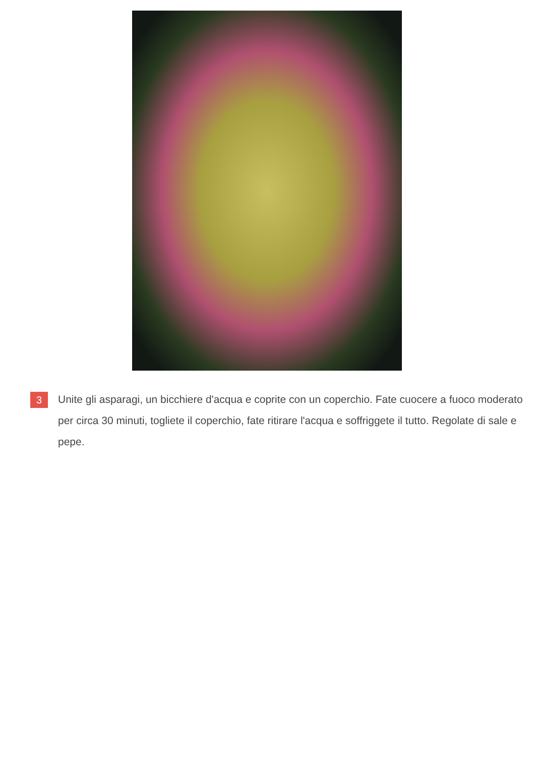3
Unite gli asparagi, un bicchiere d'acqua e coprite con un coperchio. Fate cuocere a fuoco moderato per circa 30 minuti, togliete il coperchio, fate ritirare l'acqua e soffriggete il tutto. Regolate di sale e pepe.